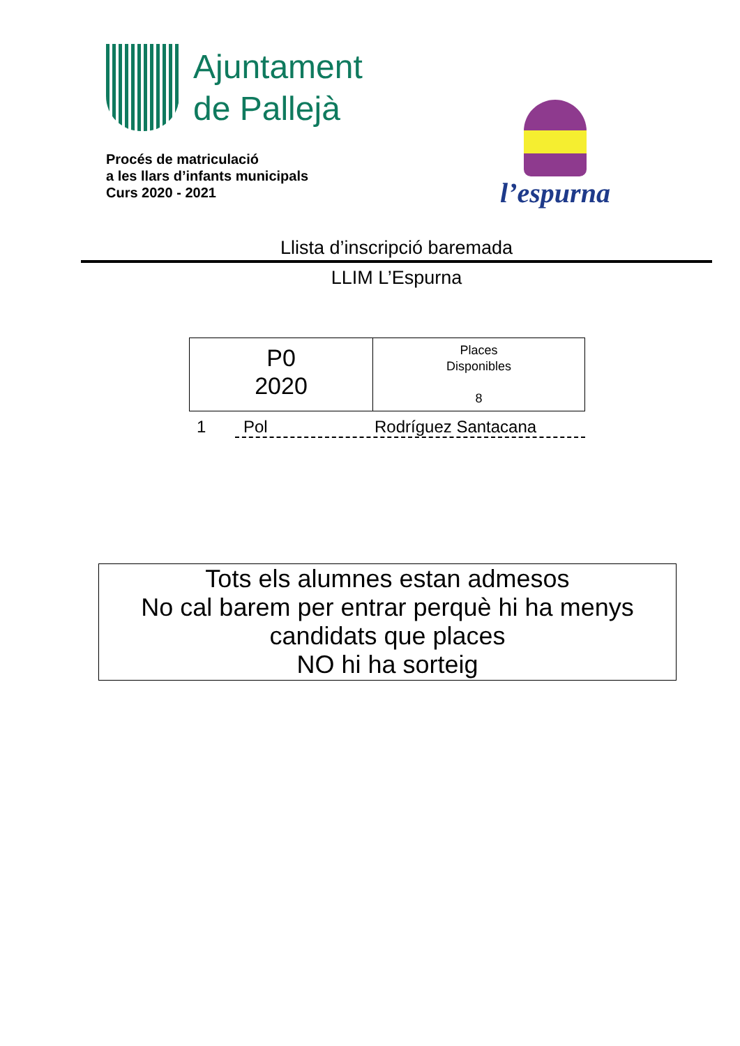Ajuntament
de Pallejà
Procés de matriculació
a les llars d’infants municipals
Curs 2020 - 2021
l’espurna
Llista d’inscripció baremada
LLIM L’Espurna
| P0 2020 | Places Disponibles 8 |
1 Pol Rodríguez Santacana
Tots els alumnes estan admesos
No cal barem per entrar perquè hi ha menys candidats que places
NO hi ha sorteig